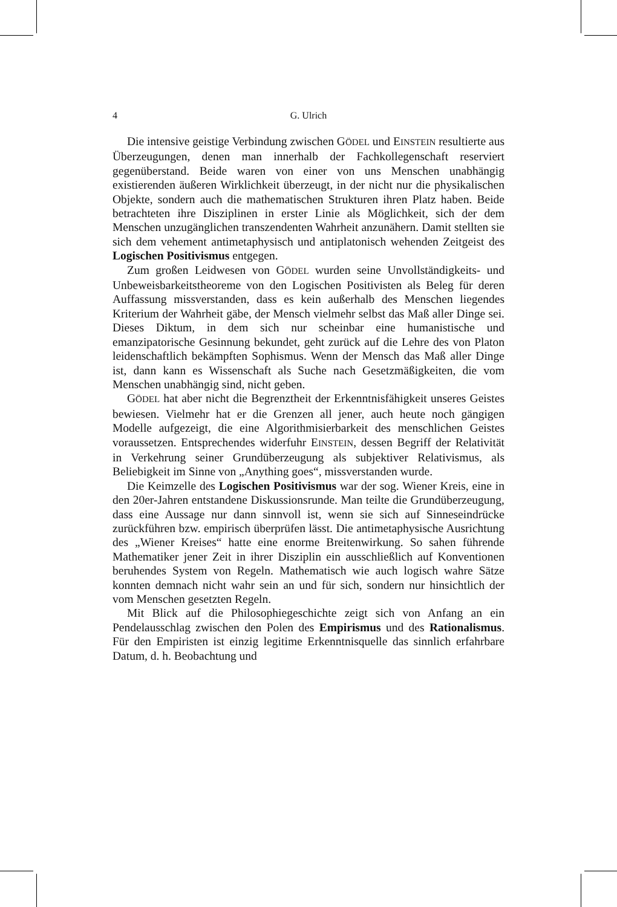4 G. Ulrich
Die intensive geistige Verbindung zwischen GÖDEL und EINSTEIN resultierte aus Überzeugungen, denen man innerhalb der Fachkollegenschaft reserviert gegenüberstand. Beide waren von einer von uns Menschen unabhängig existierenden äußeren Wirklichkeit überzeugt, in der nicht nur die physikalischen Objekte, sondern auch die mathematischen Strukturen ihren Platz haben. Beide betrachteten ihre Disziplinen in erster Linie als Möglichkeit, sich der dem Menschen unzugänglichen transzendenten Wahrheit anzunähern. Damit stellten sie sich dem vehement antimetaphysisch und antiplatonisch wehenden Zeitgeist des Logischen Positivismus entgegen.
Zum großen Leidwesen von GÖDEL wurden seine Unvollständigkeits- und Unbeweisbarkeitstheoreme von den Logischen Positivisten als Beleg für deren Auffassung missverstanden, dass es kein außerhalb des Menschen liegendes Kriterium der Wahrheit gäbe, der Mensch vielmehr selbst das Maß aller Dinge sei. Dieses Diktum, in dem sich nur scheinbar eine humanistische und emanzipatorische Gesinnung bekundet, geht zurück auf die Lehre des von Platon leidenschaftlich bekämpften Sophismus. Wenn der Mensch das Maß aller Dinge ist, dann kann es Wissenschaft als Suche nach Gesetzmäßigkeiten, die vom Menschen unabhängig sind, nicht geben.
GÖDEL hat aber nicht die Begrenztheit der Erkenntnisfähigkeit unseres Geistes bewiesen. Vielmehr hat er die Grenzen all jener, auch heute noch gängigen Modelle aufgezeigt, die eine Algorithmisierbarkeit des menschlichen Geistes voraussetzen. Entsprechendes widerfuhr EINSTEIN, dessen Begriff der Relativität in Verkehrung seiner Grundüberzeugung als subjektiver Relativismus, als Beliebigkeit im Sinne von „Anything goes“, missverstanden wurde.
Die Keimzelle des Logischen Positivismus war der sog. Wiener Kreis, eine in den 20er-Jahren entstandene Diskussionsrunde. Man teilte die Grundüberzeugung, dass eine Aussage nur dann sinnvoll ist, wenn sie sich auf Sinneseindrücke zurückführen bzw. empirisch überprüfen lässt. Die antimetaphysische Ausrichtung des „Wiener Kreises“ hatte eine enorme Breitenwirkung. So sahen führende Mathematiker jener Zeit in ihrer Disziplin ein ausschließlich auf Konventionen beruhendes System von Regeln. Mathematisch wie auch logisch wahre Sätze konnten demnach nicht wahr sein an und für sich, sondern nur hinsichtlich der vom Menschen gesetzten Regeln.
Mit Blick auf die Philosophiegeschichte zeigt sich von Anfang an ein Pendelausschlag zwischen den Polen des Empirismus und des Rationalismus. Für den Empiristen ist einzig legitime Erkenntnisquelle das sinnlich erfahrbare Datum, d. h. Beobachtung und